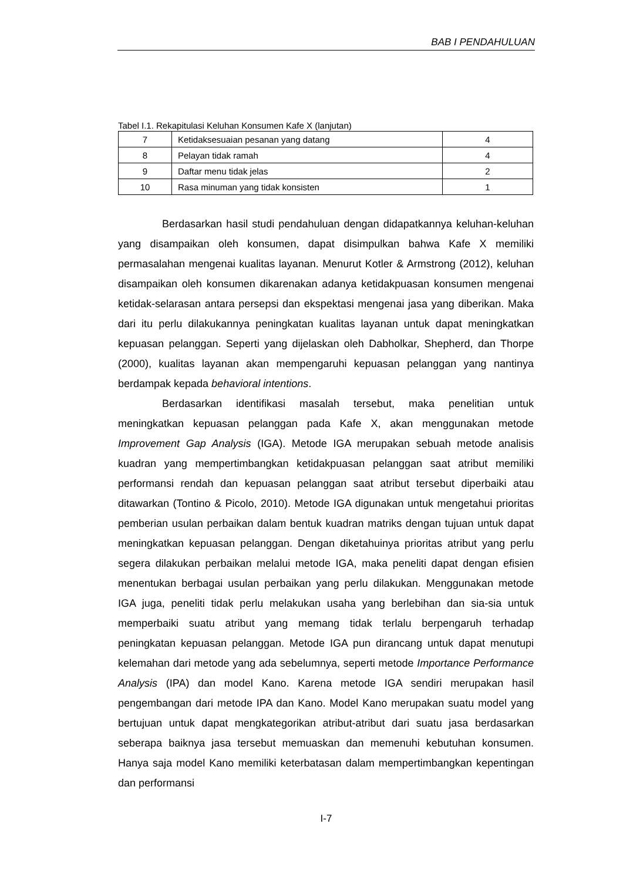BAB I PENDAHULUAN
Tabel I.1. Rekapitulasi Keluhan Konsumen Kafe X (lanjutan)
| 7 | Ketidaksesuaian pesanan yang datang | 4 |
| 8 | Pelayan tidak ramah | 4 |
| 9 | Daftar menu tidak jelas | 2 |
| 10 | Rasa minuman yang tidak konsisten | 1 |
Berdasarkan hasil studi pendahuluan dengan didapatkannya keluhan-keluhan yang disampaikan oleh konsumen, dapat disimpulkan bahwa Kafe X memiliki permasalahan mengenai kualitas layanan. Menurut Kotler & Armstrong (2012), keluhan disampaikan oleh konsumen dikarenakan adanya ketidakpuasan konsumen mengenai ketidak-selarasan antara persepsi dan ekspektasi mengenai jasa yang diberikan. Maka dari itu perlu dilakukannya peningkatan kualitas layanan untuk dapat meningkatkan kepuasan pelanggan. Seperti yang dijelaskan oleh Dabholkar, Shepherd, dan Thorpe (2000), kualitas layanan akan mempengaruhi kepuasan pelanggan yang nantinya berdampak kepada behavioral intentions.
Berdasarkan identifikasi masalah tersebut, maka penelitian untuk meningkatkan kepuasan pelanggan pada Kafe X, akan menggunakan metode Improvement Gap Analysis (IGA). Metode IGA merupakan sebuah metode analisis kuadran yang mempertimbangkan ketidakpuasan pelanggan saat atribut memiliki performansi rendah dan kepuasan pelanggan saat atribut tersebut diperbaiki atau ditawarkan (Tontino & Picolo, 2010). Metode IGA digunakan untuk mengetahui prioritas pemberian usulan perbaikan dalam bentuk kuadran matriks dengan tujuan untuk dapat meningkatkan kepuasan pelanggan. Dengan diketahuinya prioritas atribut yang perlu segera dilakukan perbaikan melalui metode IGA, maka peneliti dapat dengan efisien menentukan berbagai usulan perbaikan yang perlu dilakukan. Menggunakan metode IGA juga, peneliti tidak perlu melakukan usaha yang berlebihan dan sia-sia untuk memperbaiki suatu atribut yang memang tidak terlalu berpengaruh terhadap peningkatan kepuasan pelanggan. Metode IGA pun dirancang untuk dapat menutupi kelemahan dari metode yang ada sebelumnya, seperti metode Importance Performance Analysis (IPA) dan model Kano. Karena metode IGA sendiri merupakan hasil pengembangan dari metode IPA dan Kano. Model Kano merupakan suatu model yang bertujuan untuk dapat mengkategorikan atribut-atribut dari suatu jasa berdasarkan seberapa baiknya jasa tersebut memuaskan dan memenuhi kebutuhan konsumen. Hanya saja model Kano memiliki keterbatasan dalam mempertimbangkan kepentingan dan performansi
I-7